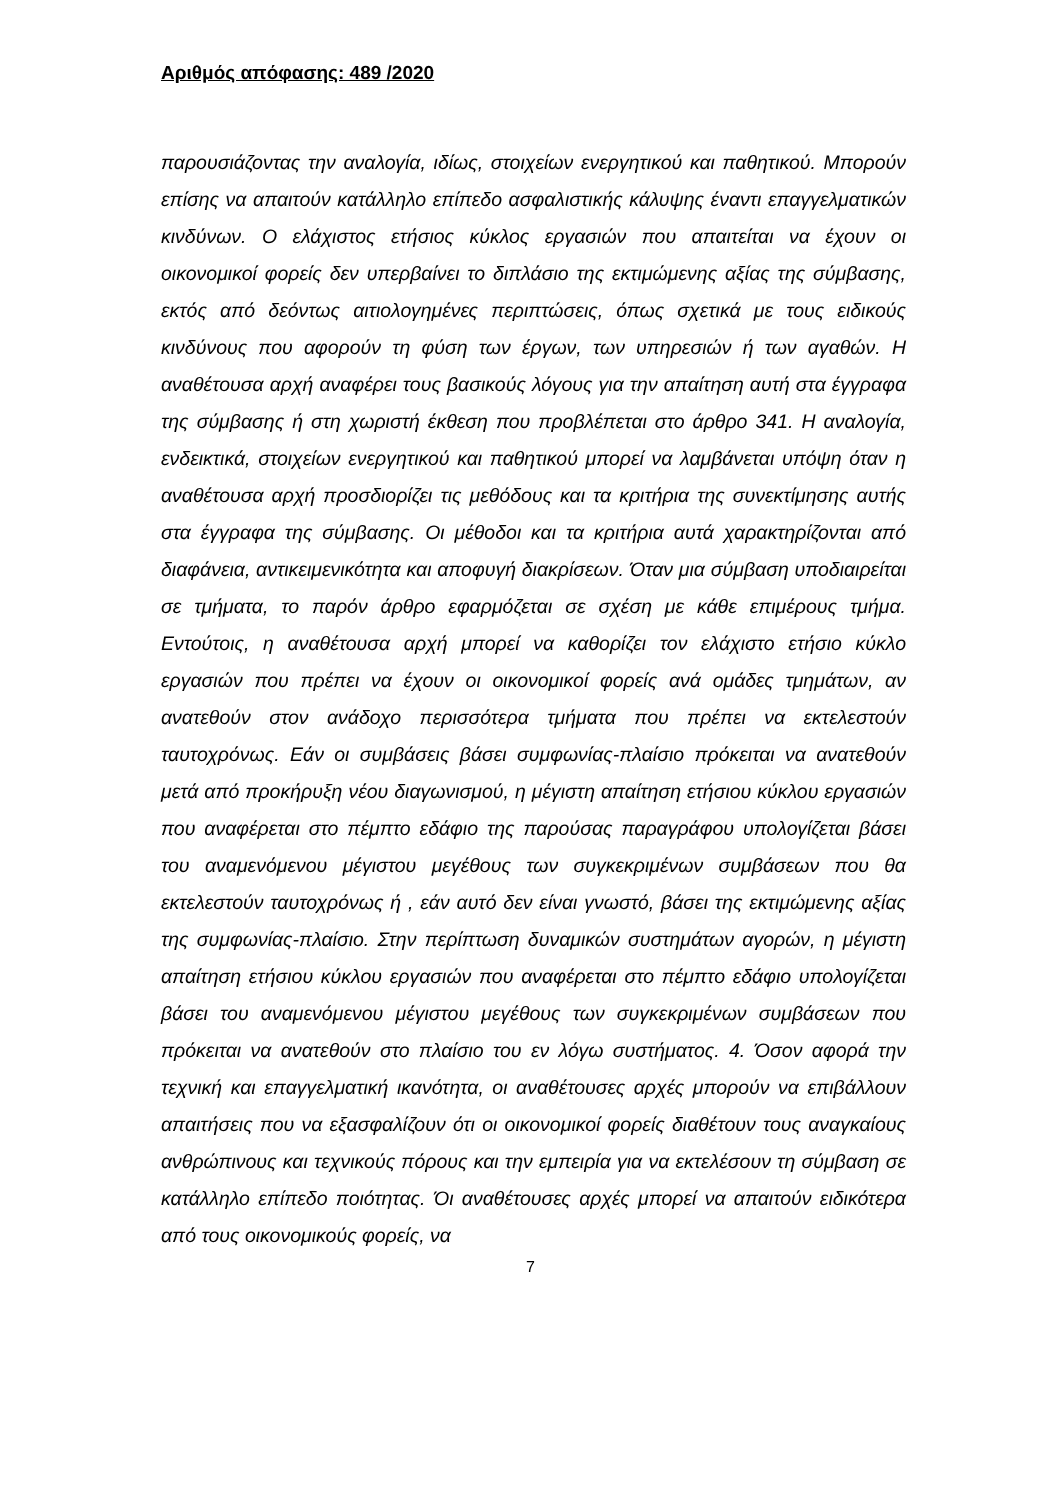Αριθμός απόφασης: 489 /2020
παρουσιάζοντας την αναλογία, ιδίως, στοιχείων ενεργητικού και παθητικού. Μπορούν επίσης να απαιτούν κατάλληλο επίπεδο ασφαλιστικής κάλυψης έναντι επαγγελματικών κινδύνων. Ο ελάχιστος ετήσιος κύκλος εργασιών που απαιτείται να έχουν οι οικονομικοί φορείς δεν υπερβαίνει το διπλάσιο της εκτιμώμενης αξίας της σύμβασης, εκτός από δεόντως αιτιολογημένες περιπτώσεις, όπως σχετικά με τους ειδικούς κινδύνους που αφορούν τη φύση των έργων, των υπηρεσιών ή των αγαθών. Η αναθέτουσα αρχή αναφέρει τους βασικούς λόγους για την απαίτηση αυτή στα έγγραφα της σύμβασης ή στη χωριστή έκθεση που προβλέπεται στο άρθρο 341. Η αναλογία, ενδεικτικά, στοιχείων ενεργητικού και παθητικού μπορεί να λαμβάνεται υπόψη όταν η αναθέτουσα αρχή προσδιορίζει τις μεθόδους και τα κριτήρια της συνεκτίμησης αυτής στα έγγραφα της σύμβασης. Οι μέθοδοι και τα κριτήρια αυτά χαρακτηρίζονται από διαφάνεια, αντικειμενικότητα και αποφυγή διακρίσεων. Όταν μια σύμβαση υποδιαιρείται σε τμήματα, το παρόν άρθρο εφαρμόζεται σε σχέση με κάθε επιμέρους τμήμα. Εντούτοις, η αναθέτουσα αρχή μπορεί να καθορίζει τον ελάχιστο ετήσιο κύκλο εργασιών που πρέπει να έχουν οι οικονομικοί φορείς ανά ομάδες τμημάτων, αν ανατεθούν στον ανάδοχο περισσότερα τμήματα που πρέπει να εκτελεστούν ταυτοχρόνως. Εάν οι συμβάσεις βάσει συμφωνίας-πλαίσιο πρόκειται να ανατεθούν μετά από προκήρυξη νέου διαγωνισμού, η μέγιστη απαίτηση ετήσιου κύκλου εργασιών που αναφέρεται στο πέμπτο εδάφιο της παρούσας παραγράφου υπολογίζεται βάσει του αναμενόμενου μέγιστου μεγέθους των συγκεκριμένων συμβάσεων που θα εκτελεστούν ταυτοχρόνως ή , εάν αυτό δεν είναι γνωστό, βάσει της εκτιμώμενης αξίας της συμφωνίας-πλαίσιο. Στην περίπτωση δυναμικών συστημάτων αγορών, η μέγιστη απαίτηση ετήσιου κύκλου εργασιών που αναφέρεται στο πέμπτο εδάφιο υπολογίζεται βάσει του αναμενόμενου μέγιστου μεγέθους των συγκεκριμένων συμβάσεων που πρόκειται να ανατεθούν στο πλαίσιο του εν λόγω συστήματος. 4. Όσον αφορά την τεχνική και επαγγελματική ικανότητα, οι αναθέτουσες αρχές μπορούν να επιβάλλουν απαιτήσεις που να εξασφαλίζουν ότι οι οικονομικοί φορείς διαθέτουν τους αναγκαίους ανθρώπινους και τεχνικούς πόρους και την εμπειρία για να εκτελέσουν τη σύμβαση σε κατάλληλο επίπεδο ποιότητας. Όι αναθέτουσες αρχές μπορεί να απαιτούν ειδικότερα από τους οικονομικούς φορείς, να
7